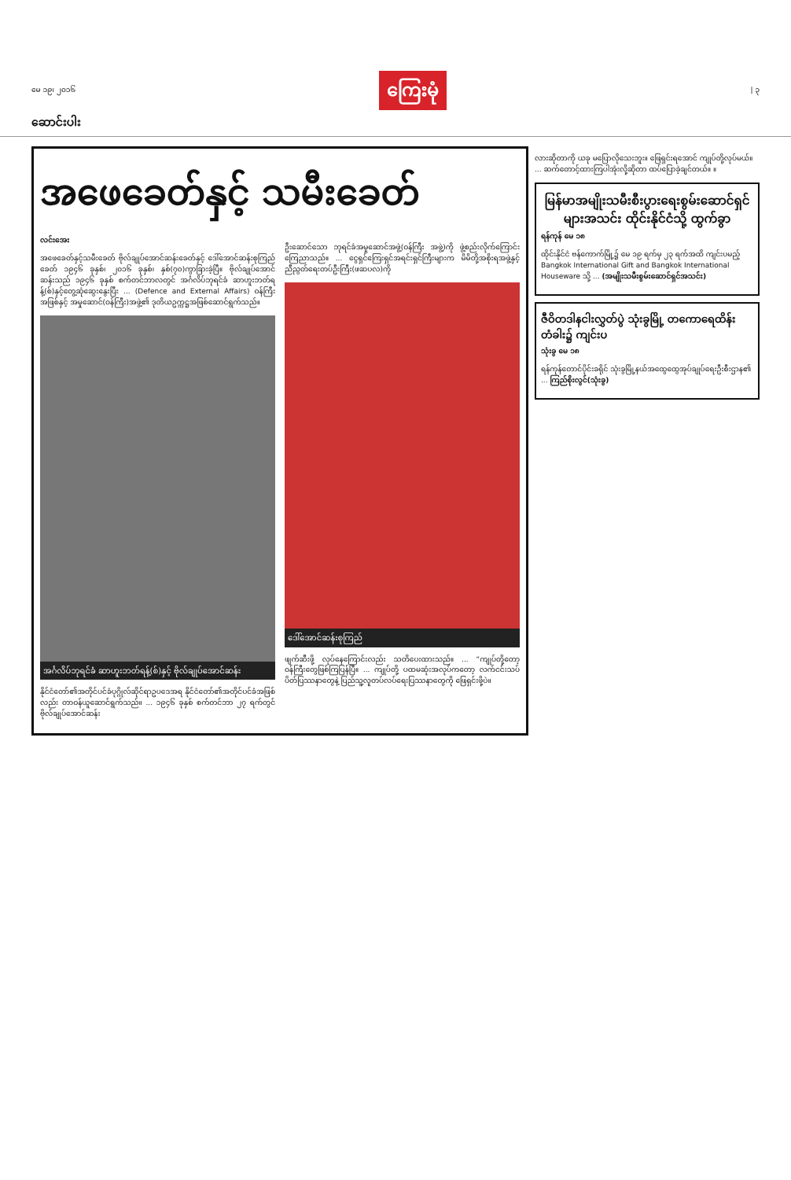မေ ၁၉၊ ၂၀၁၆ ကြေးမုံ | ၃
ဆောင်းပါး
အဖေခေတ်နှင့် သမီးခေတ်
လင်းအေး
အဖေခေတ်နှင့်သမီးခေတ် ဗိုလ်ချုပ်အောင်ဆန်းခေတ်နှင့် ဒေါ်အောင်ဆန်းစုကြည်ခေတ် ၁၉၄၆ ခုနှစ်၊ ၂၀၁၆ ခုနှစ်၊ နှစ်(၇၀)ကွာခြားခဲ့ပြီ။ ဗိုလ်ချုပ်အောင်ဆန်းသည် ၁၉၄၆ ခုနှစ် စက်တင်ဘာလတွင် အင်္ဂလိပ်ဘုရင်ခံ ဆာဟူးဘတ်ရန့်(စ်)နှင့်တွေ့ဆုံဆွေးနွေးပြီး ... (Defence and External Affairs) ဝန်ကြီးအဖြစ်နှင့် အမှုဆောင်(ဝန်ကြီး)အဖွဲ့၏ ဒုတိယဥက္ကဋ္ဌအဖြစ်ဆောင်ရွက်သည်။
အင်္ဂလိပ်ဘုရင်ခံ ဆာဟူးဘတ်ရန့်(စ်)နှင့် ဗိုလ်ချုပ်အောင်ဆန်း
နိုင်ငံတော်၏အတိုင်ပင်ခံပုဂ္ဂိုလ်ဆိုင်ရာဥပဒေအရ နိုင်ငံတော်၏အတိုင်ပင်ခံအဖြစ်လည်း တာဝန်ယူဆောင်ရွက်သည်။ ... ၁၉၄၆ ခုနှစ် စက်တင်ဘာ ၂၇ ရက်တွင် ဗိုလ်ချုပ်အောင်ဆန်း
ဦးဆောင်သော ဘုရင်ခံအမှုဆောင်အဖွဲ့(ဝန်ကြီး အဖွဲ့)ကို ဖွဲ့စည်းလိုက်ကြောင်း ကြေညာသည်။ ... ငွေရှင်ကြေးရှင်အရင်းရှင်ကြီးများက မိမိတို့အစိုးရအဖွဲ့နှင့် ညီညွတ်ရေးတပ်ဦးကြီး(ဖဆပလ)ကို
ဒေါ်အောင်ဆန်းစုကြည်
ဖျက်ဆီးဖို့ လုပ်နေကြောင်းလည်း သတိပေးထားသည်။ ... “ကျုပ်တို့တော့ ဝန်ကြီးတွေဖြစ်ကြပြန်ပြီ။ ... ကျုပ်တို့ ပထမဆုံးအလုပ်ကတော့ လက်ငင်းသပ်ပိတ်ပြဿနာတွေနဲ့ ပြည်သူ့လူတပ်လပ်ရေးပြဿနာတွေကို ဖြေရှင်းဖို့ပဲ။
လားဆိုတာကို ယခု မပြောလိုသေးဘူး။ ဖြေရှင်းရအောင် ကျုပ်တို့လုပ်မယ်။ ... ဆက်တောင့်ထားကြပါအုံးလို့ဆိုတာ ထပ်ပြောခဲ့ချင်တယ်။ ။
မြန်မာအမျိုးသမီးစီးပွားရေးစွမ်းဆောင်ရှင်များအသင်း ထိုင်းနိုင်ငံသို့ ထွက်ခွာ
ရန်ကုန် မေ ၁၈
ထိုင်းနိုင်ငံ ဗန်ကောက်မြို့၌ မေ ၁၉ ရက်မှ ၂၃ ရက်အထိ ကျင်းပမည့် Bangkok International Gift and Bangkok International Houseware သို့ ... (အမျိုးသမီးစွမ်းဆောင်ရှင်အသင်း)
ဇီဝိတဒါနငါးလွှတ်ပွဲ သုံးခွမြို့ တကောရေထိန်းတံခါး၌ ကျင်းပ
သုံးခွ မေ ၁၈
ရန်ကုန်တောင်ပိုင်းခရိုင် သုံးခွမြို့နယ်အထွေထွေအုပ်ချုပ်ရေးဦးစီးဌာန၏ ... ကြည်စိုးလွင်(သုံးခွ)